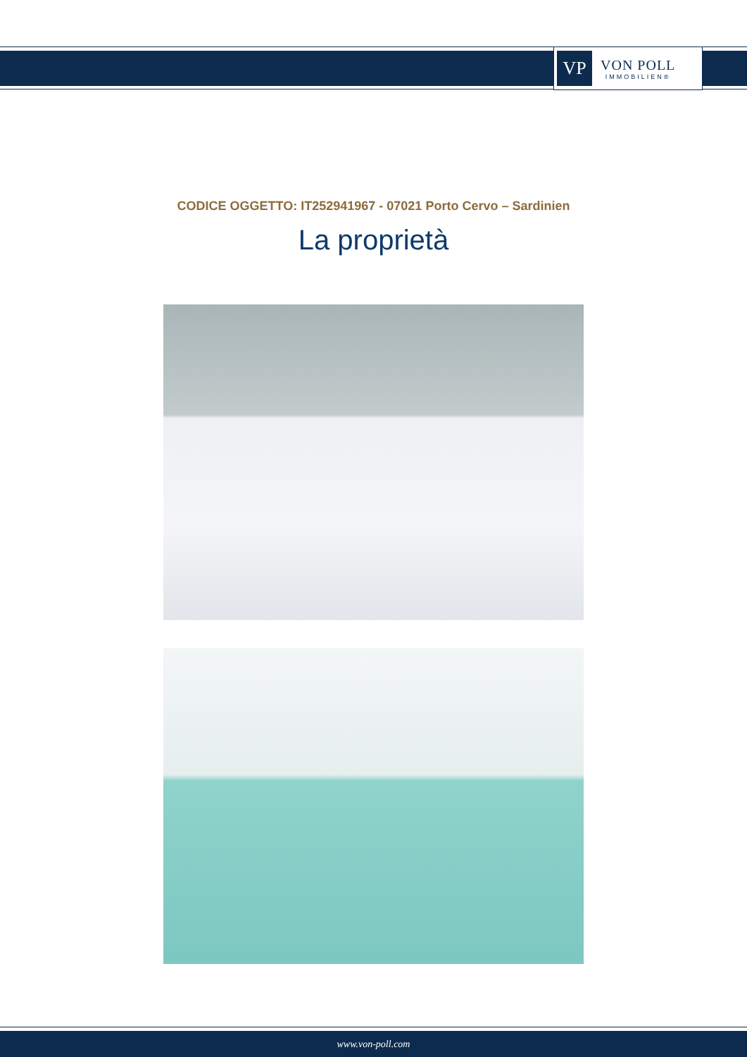VP
VON POLL
IMMOBILIEN®
CODICE OGGETTO: IT252941967 - 07021 Porto Cervo – Sardinien
La proprietà
www.von-poll.com